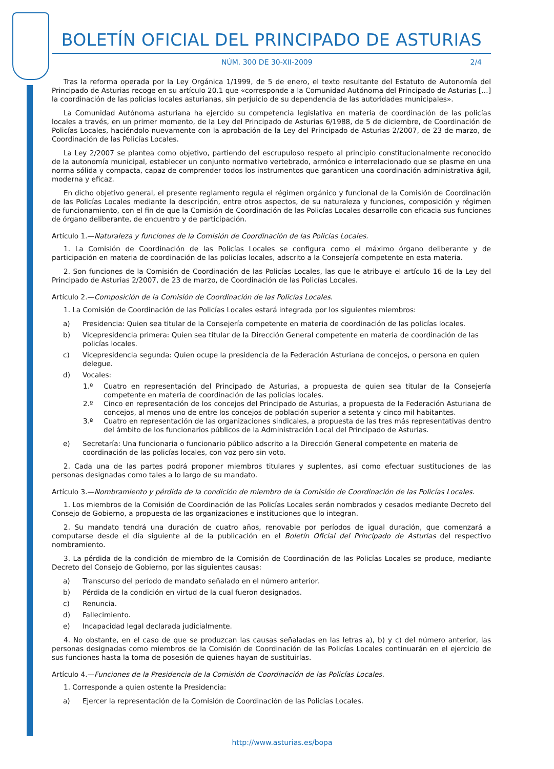BOLETÍN OFICIAL DEL PRINCIPADO DE ASTURIAS
NÚM. 300 DE 30-XII-2009 2/4
Tras la reforma operada por la Ley Orgánica 1/1999, de 5 de enero, el texto resultante del Estatuto de Autonomía del Principado de Asturias recoge en su artículo 20.1 que «corresponde a la Comunidad Autónoma del Principado de Asturias […] la coordinación de las policías locales asturianas, sin perjuicio de su dependencia de las autoridades municipales».
La Comunidad Autónoma asturiana ha ejercido su competencia legislativa en materia de coordinación de las policías locales a través, en un primer momento, de la Ley del Principado de Asturias 6/1988, de 5 de diciembre, de Coordinación de Policías Locales, haciéndolo nuevamente con la aprobación de la Ley del Principado de Asturias 2/2007, de 23 de marzo, de Coordinación de las Policías Locales.
La Ley 2/2007 se plantea como objetivo, partiendo del escrupuloso respeto al principio constitucionalmente reconocido de la autonomía municipal, establecer un conjunto normativo vertebrado, armónico e interrelacionado que se plasme en una norma sólida y compacta, capaz de comprender todos los instrumentos que garanticen una coordinación administrativa ágil, moderna y eficaz.
En dicho objetivo general, el presente reglamento regula el régimen orgánico y funcional de la Comisión de Coordinación de las Policías Locales mediante la descripción, entre otros aspectos, de su naturaleza y funciones, composición y régimen de funcionamiento, con el fin de que la Comisión de Coordinación de las Policías Locales desarrolle con eficacia sus funciones de órgano deliberante, de encuentro y de participación.
Artículo 1.—Naturaleza y funciones de la Comisión de Coordinación de las Policías Locales.
1. La Comisión de Coordinación de las Policías Locales se configura como el máximo órgano deliberante y de participación en materia de coordinación de las policías locales, adscrito a la Consejería competente en esta materia.
2. Son funciones de la Comisión de Coordinación de las Policías Locales, las que le atribuye el artículo 16 de la Ley del Principado de Asturias 2/2007, de 23 de marzo, de Coordinación de las Policías Locales.
Artículo 2.—Composición de la Comisión de Coordinación de las Policías Locales.
1. La Comisión de Coordinación de las Policías Locales estará integrada por los siguientes miembros:
a) Presidencia: Quien sea titular de la Consejería competente en materia de coordinación de las policías locales.
b) Vicepresidencia primera: Quien sea titular de la Dirección General competente en materia de coordinación de las policías locales.
c) Vicepresidencia segunda: Quien ocupe la presidencia de la Federación Asturiana de concejos, o persona en quien delegue.
d) Vocales:
1.º Cuatro en representación del Principado de Asturias, a propuesta de quien sea titular de la Consejería competente en materia de coordinación de las policías locales.
2.º Cinco en representación de los concejos del Principado de Asturias, a propuesta de la Federación Asturiana de concejos, al menos uno de entre los concejos de población superior a setenta y cinco mil habitantes.
3.º Cuatro en representación de las organizaciones sindicales, a propuesta de las tres más representativas dentro del ámbito de los funcionarios públicos de la Administración Local del Principado de Asturias.
e) Secretaría: Una funcionaria o funcionario público adscrito a la Dirección General competente en materia de coordinación de las policías locales, con voz pero sin voto.
2. Cada una de las partes podrá proponer miembros titulares y suplentes, así como efectuar sustituciones de las personas designadas como tales a lo largo de su mandato.
Artículo 3.—Nombramiento y pérdida de la condición de miembro de la Comisión de Coordinación de las Policías Locales.
1. Los miembros de la Comisión de Coordinación de las Policías Locales serán nombrados y cesados mediante Decreto del Consejo de Gobierno, a propuesta de las organizaciones e instituciones que lo integran.
2. Su mandato tendrá una duración de cuatro años, renovable por períodos de igual duración, que comenzará a computarse desde el día siguiente al de la publicación en el Boletín Oficial del Principado de Asturias del respectivo nombramiento.
3. La pérdida de la condición de miembro de la Comisión de Coordinación de las Policías Locales se produce, mediante Decreto del Consejo de Gobierno, por las siguientes causas:
a) Transcurso del período de mandato señalado en el número anterior.
b) Pérdida de la condición en virtud de la cual fueron designados.
c) Renuncia.
d) Fallecimiento.
e) Incapacidad legal declarada judicialmente.
4. No obstante, en el caso de que se produzcan las causas señaladas en las letras a), b) y c) del número anterior, las personas designadas como miembros de la Comisión de Coordinación de las Policías Locales continuarán en el ejercicio de sus funciones hasta la toma de posesión de quienes hayan de sustituirlas.
Artículo 4.—Funciones de la Presidencia de la Comisión de Coordinación de las Policías Locales.
1. Corresponde a quien ostente la Presidencia:
a) Ejercer la representación de la Comisión de Coordinación de las Policías Locales.
http://www.asturias.es/bopa